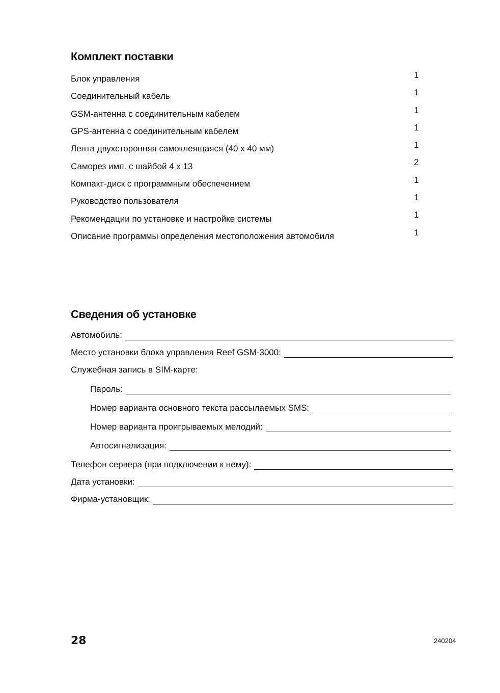Комплект поставки
| Блок управления | 1 |
| Соединительный кабель | 1 |
| GSM-антенна с соединительным кабелем | 1 |
| GPS-антенна с соединительным кабелем | 1 |
| Лента двухсторонняя самоклеящаяся (40 x 40 мм) | 1 |
| Саморез имп. с шайбой 4 x 13 | 2 |
| Компакт-диск с программным обеспечением | 1 |
| Руководство пользователя | 1 |
| Рекомендации по установке и настройке системы | 1 |
| Описание программы определения местоположения автомобиля | 1 |
Сведения об установке
Автомобиль:
Место установки блока управления Reef GSM-3000:
Служебная запись в SIM-карте:
Пароль:
Номер варианта основного текста рассылаемых SMS:
Номер варианта проигрываемых мелодий:
Автосигнализация:
Телефон сервера (при подключении к нему):
Дата установки:
Фирма-установщик:
28 240204